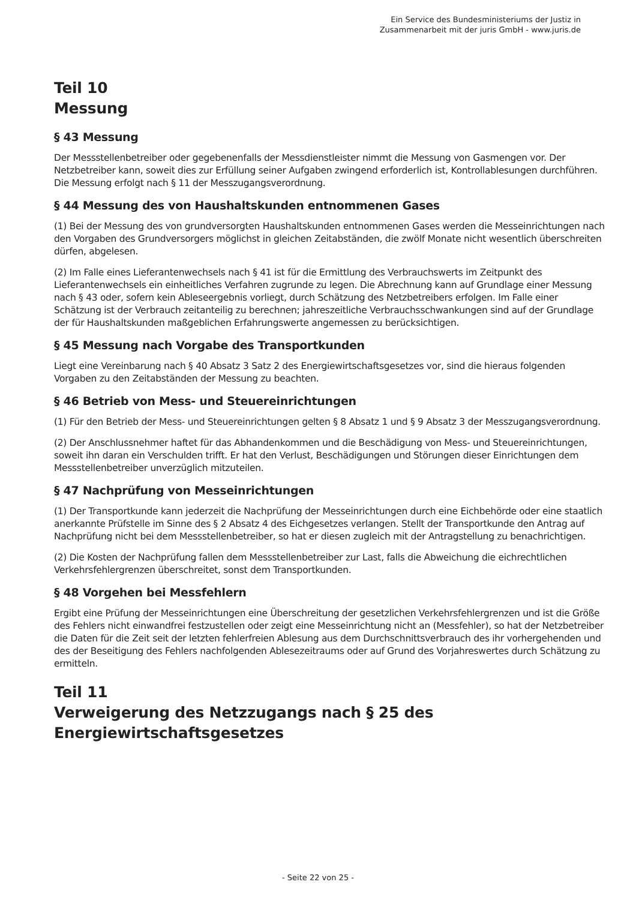Ein Service des Bundesministeriums der Justiz in
Zusammenarbeit mit der juris GmbH - www.juris.de
Teil 10
Messung
§ 43 Messung
Der Messstellenbetreiber oder gegebenenfalls der Messdienstleister nimmt die Messung von Gasmengen vor. Der Netzbetreiber kann, soweit dies zur Erfüllung seiner Aufgaben zwingend erforderlich ist, Kontrollablesungen durchführen. Die Messung erfolgt nach § 11 der Messzugangsverordnung.
§ 44 Messung des von Haushaltskunden entnommenen Gases
(1) Bei der Messung des von grundversorgten Haushaltskunden entnommenen Gases werden die Messeinrichtungen nach den Vorgaben des Grundversorgers möglichst in gleichen Zeitabständen, die zwölf Monate nicht wesentlich überschreiten dürfen, abgelesen.
(2) Im Falle eines Lieferantenwechsels nach § 41 ist für die Ermittlung des Verbrauchswerts im Zeitpunkt des Lieferantenwechsels ein einheitliches Verfahren zugrunde zu legen. Die Abrechnung kann auf Grundlage einer Messung nach § 43 oder, sofern kein Ableseergebnis vorliegt, durch Schätzung des Netzbetreibers erfolgen. Im Falle einer Schätzung ist der Verbrauch zeitanteilig zu berechnen; jahreszeitliche Verbrauchsschwankungen sind auf der Grundlage der für Haushaltskunden maßgeblichen Erfahrungswerte angemessen zu berücksichtigen.
§ 45 Messung nach Vorgabe des Transportkunden
Liegt eine Vereinbarung nach § 40 Absatz 3 Satz 2 des Energiewirtschaftsgesetzes vor, sind die hieraus folgenden Vorgaben zu den Zeitabständen der Messung zu beachten.
§ 46 Betrieb von Mess- und Steuereinrichtungen
(1) Für den Betrieb der Mess- und Steuereinrichtungen gelten § 8 Absatz 1 und § 9 Absatz 3 der Messzugangsverordnung.
(2) Der Anschlussnehmer haftet für das Abhandenkommen und die Beschädigung von Mess- und Steuereinrichtungen, soweit ihn daran ein Verschulden trifft. Er hat den Verlust, Beschädigungen und Störungen dieser Einrichtungen dem Messstellenbetreiber unverzüglich mitzuteilen.
§ 47 Nachprüfung von Messeinrichtungen
(1) Der Transportkunde kann jederzeit die Nachprüfung der Messeinrichtungen durch eine Eichbehörde oder eine staatlich anerkannte Prüfstelle im Sinne des § 2 Absatz 4 des Eichgesetzes verlangen. Stellt der Transportkunde den Antrag auf Nachprüfung nicht bei dem Messstellenbetreiber, so hat er diesen zugleich mit der Antragstellung zu benachrichtigen.
(2) Die Kosten der Nachprüfung fallen dem Messstellenbetreiber zur Last, falls die Abweichung die eichrechtlichen Verkehrsfehlergrenzen überschreitet, sonst dem Transportkunden.
§ 48 Vorgehen bei Messfehlern
Ergibt eine Prüfung der Messeinrichtungen eine Überschreitung der gesetzlichen Verkehrsfehlergrenzen und ist die Größe des Fehlers nicht einwandfrei festzustellen oder zeigt eine Messeinrichtung nicht an (Messfehler), so hat der Netzbetreiber die Daten für die Zeit seit der letzten fehlerfreien Ablesung aus dem Durchschnittsverbrauch des ihr vorhergehenden und des der Beseitigung des Fehlers nachfolgenden Ablesezeitraums oder auf Grund des Vorjahreswertes durch Schätzung zu ermitteln.
Teil 11
Verweigerung des Netzzugangs nach § 25 des
Energiewirtschaftsgesetzes
- Seite 22 von 25 -